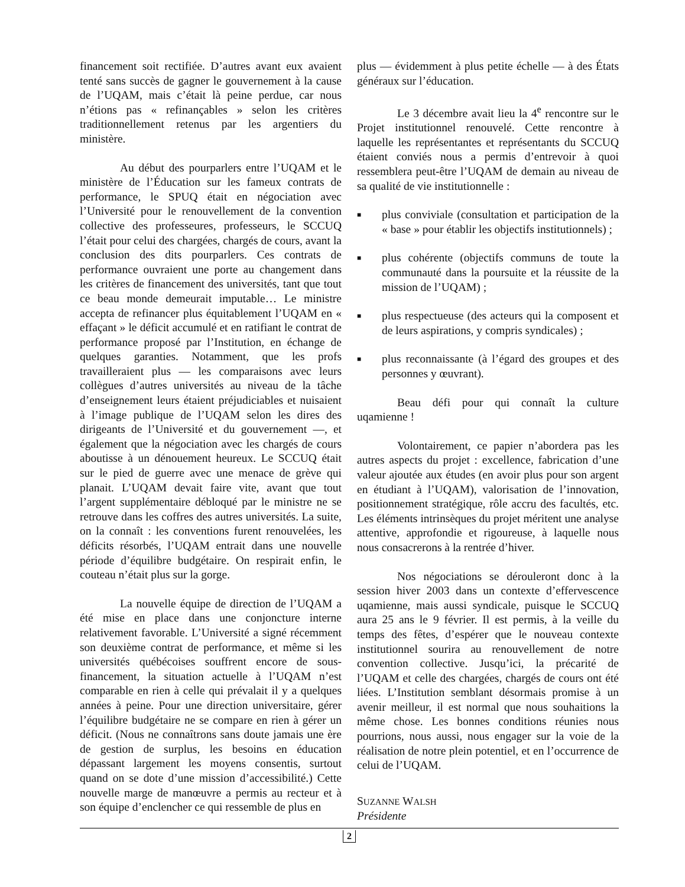financement soit rectifiée. D’autres avant eux avaient tenté sans succès de gagner le gouvernement à la cause de l’UQAM, mais c’était là peine perdue, car nous n’étions pas « refinançables » selon les critères traditionnellement retenus par les argentiers du ministère.
Au début des pourparlers entre l’UQAM et le ministère de l’Éducation sur les fameux contrats de performance, le SPUQ était en négociation avec l’Université pour le renouvellement de la convention collective des professeures, professeurs, le SCCUQ l’était pour celui des chargées, chargés de cours, avant la conclusion des dits pourparlers. Ces contrats de performance ouvraient une porte au changement dans les critères de financement des universités, tant que tout ce beau monde demeurait imputable… Le ministre accepta de refinancer plus équitablement l’UQAM en « effaçant » le déficit accumulé et en ratifiant le contrat de performance proposé par l’Institution, en échange de quelques garanties. Notamment, que les profs travailleraient plus — les comparaisons avec leurs collègues d’autres universités au niveau de la tâche d’enseignement leurs étaient préjudiciables et nuisaient à l’image publique de l’UQAM selon les dires des dirigeants de l’Université et du gouvernement —, et également que la négociation avec les chargés de cours aboutisse à un dénouement heureux. Le SCCUQ était sur le pied de guerre avec une menace de grève qui planait. L’UQAM devait faire vite, avant que tout l’argent supplémentaire débloqué par le ministre ne se retrouve dans les coffres des autres universités. La suite, on la connaît : les conventions furent renouvelées, les déficits résorbés, l’UQAM entrait dans une nouvelle période d’équilibre budgétaire. On respirait enfin, le couteau n’était plus sur la gorge.
La nouvelle équipe de direction de l’UQAM a été mise en place dans une conjoncture interne relativement favorable. L’Université a signé récemment son deuxième contrat de performance, et même si les universités québécoises souffrent encore de sous-financement, la situation actuelle à l’UQAM n’est comparable en rien à celle qui prévalait il y a quelques années à peine. Pour une direction universitaire, gérer l’équilibre budgétaire ne se compare en rien à gérer un déficit. (Nous ne connaîtrons sans doute jamais une ère de gestion de surplus, les besoins en éducation dépassant largement les moyens consentis, surtout quand on se dote d’une mission d’accessibilité.) Cette nouvelle marge de manœuvre a permis au recteur et à son équipe d’enclencher ce qui ressemble de plus en
plus — évidemment à plus petite échelle — à des États généraux sur l’éducation.
Le 3 décembre avait lieu la 4<sup>e</sup> rencontre sur le Projet institutionnel renouvelé. Cette rencontre à laquelle les représentantes et représentants du SCCUQ étaient conviés nous a permis d’entrevoir à quoi ressemblera peut-être l’UQAM de demain au niveau de sa qualité de vie institutionnelle :
■ plus conviviale (consultation et participation de la « base » pour établir les objectifs institutionnels) ;
■ plus cohérente (objectifs communs de toute la communauté dans la poursuite et la réussite de la mission de l’UQAM) ;
■ plus respectueuse (des acteurs qui la composent et de leurs aspirations, y compris syndicales) ;
■ plus reconnaissante (à l’égard des groupes et des personnes y œuvrant).
Beau défi pour qui connaît la culture uqamienne !
Volontairement, ce papier n’abordera pas les autres aspects du projet : excellence, fabrication d’une valeur ajoutée aux études (en avoir plus pour son argent en étudiant à l’UQAM), valorisation de l’innovation, positionnement stratégique, rôle accru des facultés, etc. Les éléments intrinsèques du projet méritent une analyse attentive, approfondie et rigoureuse, à laquelle nous nous consacrerons à la rentrée d’hiver.
Nos négociations se dérouleront donc à la session hiver 2003 dans un contexte d’effervescence uqamienne, mais aussi syndicale, puisque le SCCUQ aura 25 ans le 9 février. Il est permis, à la veille du temps des fêtes, d’espérer que le nouveau contexte institutionnel sourira au renouvellement de notre convention collective. Jusqu’ici, la précarité de l’UQAM et celle des chargées, chargés de cours ont été liées. L’Institution semblant désormais promise à un avenir meilleur, il est normal que nous souhaitions la même chose. Les bonnes conditions réunies nous pourrions, nous aussi, nous engager sur la voie de la réalisation de notre plein potentiel, et en l’occurrence de celui de l’UQAM.
SUZANNE WALSH
Présidente
2